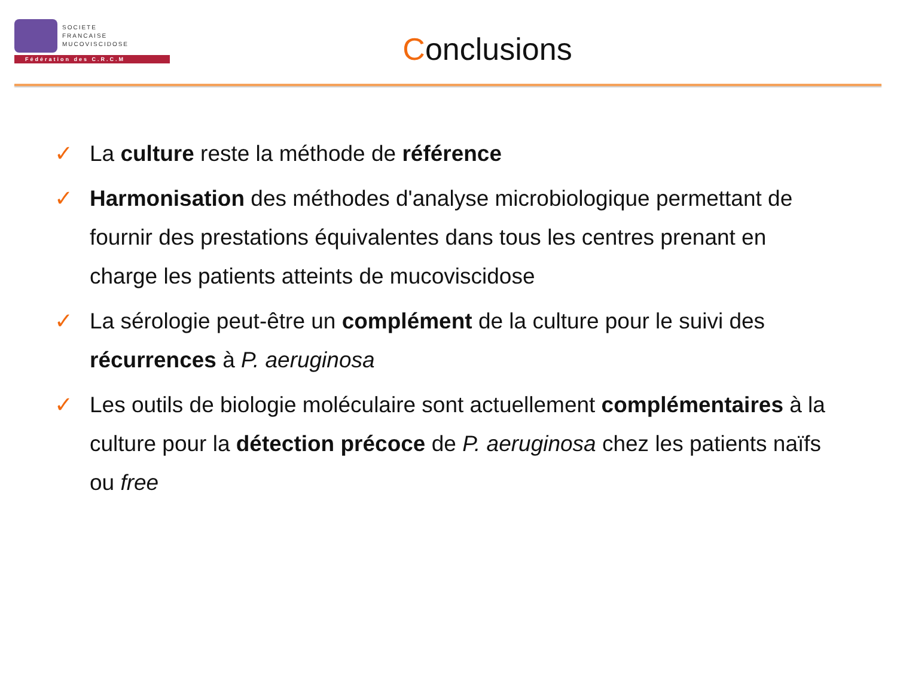SOCIETE
FRANCAISE
MUCOVISCIDOSE
Fédération des C.R.C.M
Conclusions
✓ La culture reste la méthode de référence
✓ Harmonisation des méthodes d'analyse microbiologique permettant de fournir des prestations équivalentes dans tous les centres prenant en charge les patients atteints de mucoviscidose
✓ La sérologie peut-être un complément de la culture pour le suivi des récurrences à P. aeruginosa
✓ Les outils de biologie moléculaire sont actuellement complémentaires à la culture pour la détection précoce de P. aeruginosa chez les patients naïfs ou free